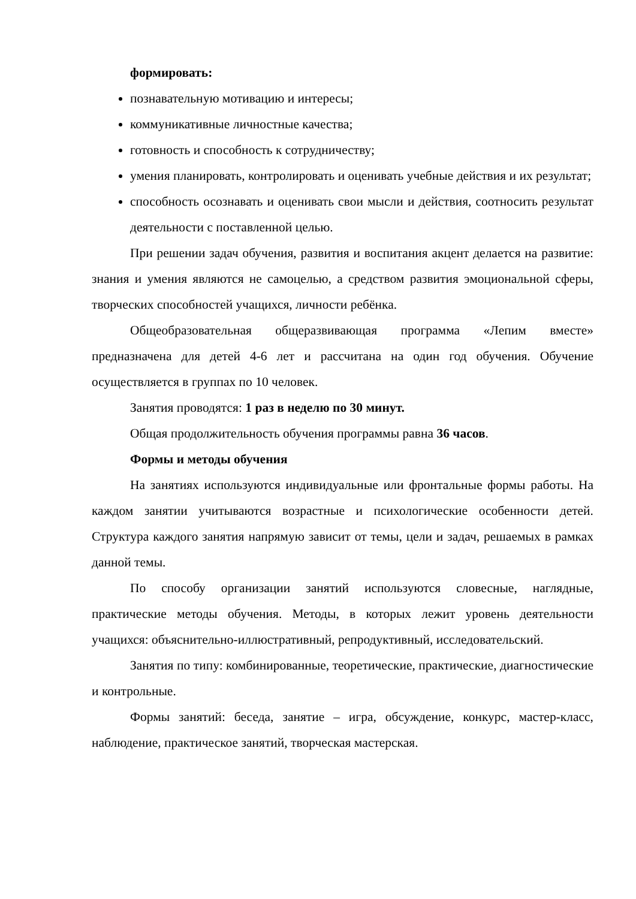формировать:
познавательную мотивацию и интересы;
коммуникативные личностные качества;
готовность и способность к сотрудничеству;
умения планировать, контролировать и оценивать учебные действия и их результат;
способность осознавать и оценивать свои мысли и действия, соотносить результат деятельности с поставленной целью.
При решении задач обучения, развития и воспитания акцент делается на развитие: знания и умения являются не самоцелью, а средством развития эмоциональной сферы, творческих способностей учащихся, личности ребёнка.
Общеобразовательная общеразвивающая программа «Лепим вместе» предназначена для детей 4-6 лет и рассчитана на один год обучения. Обучение осуществляется в группах по 10 человек.
Занятия проводятся: 1 раз в неделю по 30 минут.
Общая продолжительность обучения программы равна 36 часов.
Формы и методы обучения
На занятиях используются индивидуальные или фронтальные формы работы. На каждом занятии учитываются возрастные и психологические особенности детей. Структура каждого занятия напрямую зависит от темы, цели и задач, решаемых в рамках данной темы.
По способу организации занятий используются словесные, наглядные, практические методы обучения. Методы, в которых лежит уровень деятельности учащихся: объяснительно-иллюстративный, репродуктивный, исследовательский.
Занятия по типу: комбинированные, теоретические, практические, диагностические и контрольные.
Формы занятий: беседа, занятие – игра, обсуждение, конкурс, мастер-класс, наблюдение, практическое занятий, творческая мастерская.